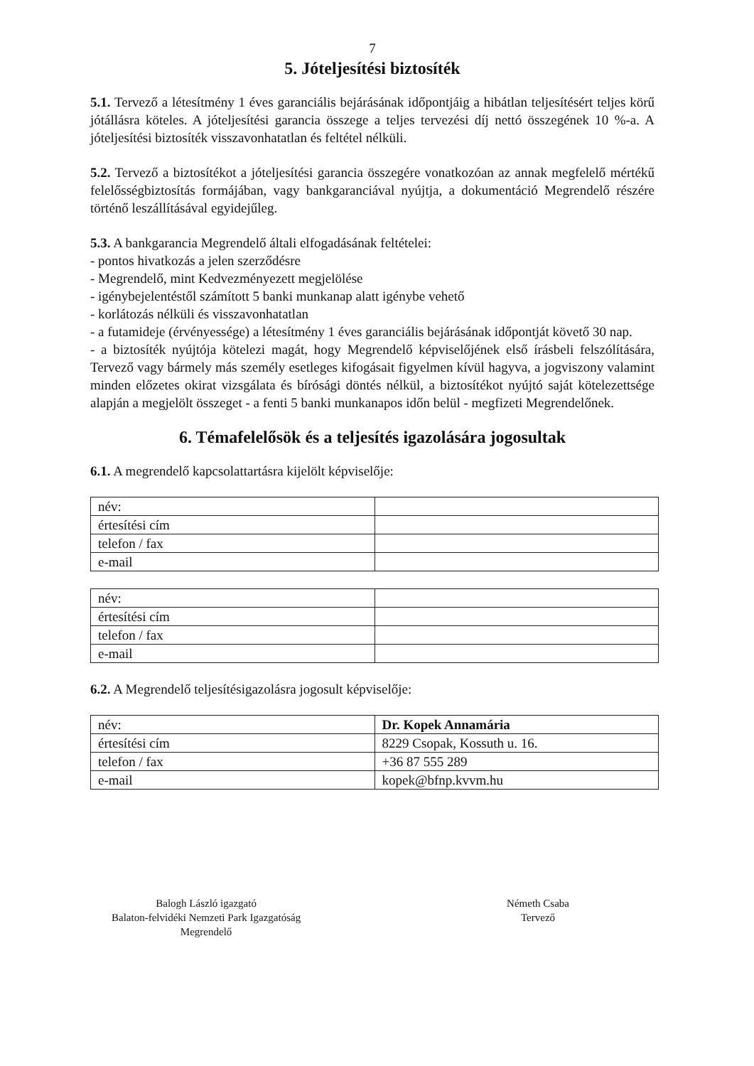7
5. Jóteljesítési biztosíték
5.1. Tervező a létesítmény 1 éves garanciális bejárásának időpontjáig a hibátlan teljesítésért teljes körű jótállásra köteles. A jóteljesítési garancia összege a teljes tervezési díj nettó összegének 10 %-a. A jóteljesítési biztosíték visszavonhatatlan és feltétel nélküli.
5.2. Tervező a biztosítékot a jóteljesítési garancia összegére vonatkozóan az annak megfelelő mértékű felelősségbiztosítás formájában, vagy bankgaranciával nyújtja, a dokumentáció Megrendelő részére történő leszállításával egyidejűleg.
5.3. A bankgarancia Megrendelő általi elfogadásának feltételei:
- pontos hivatkozás a jelen szerződésre
- Megrendelő, mint Kedvezményezett megjelölése
- igénybejelentéstől számított 5 banki munkanap alatt igénybe vehető
- korlátozás nélküli és visszavonhatatlan
- a futamideje (érvényessége) a létesítmény 1 éves garanciális bejárásának időpontját követő 30 nap.
- a biztosíték nyújtója kötelezi magát, hogy Megrendelő képviselőjének első írásbeli felszólítására, Tervező vagy bármely más személy esetleges kifogásait figyelmen kívül hagyva, a jogviszony valamint minden előzetes okirat vizsgálata és bírósági döntés nélkül, a biztosítékot nyújtó saját kötelezettsége alapján a megjelölt összeget - a fenti 5 banki munkanapos időn belül - megfizeti Megrendelőnek.
6. Témafelelősök és a teljesítés igazolására jogosultak
6.1. A megrendelő kapcsolattartásra kijelölt képviselője:
| név: | |
| értesítési cím | |
| telefon / fax | |
| e-mail | |
| név: | |
| értesítési cím | |
| telefon / fax | |
| e-mail | |
6.2. A Megrendelő teljesítésigazolásra jogosult képviselője:
| név: | Dr. Kopek Annamária |
| értesítési cím | 8229 Csopak, Kossuth u. 16. |
| telefon / fax | +36 87 555 289 |
| e-mail | kopek@bfnp.kvvm.hu |
Balogh László igazgató
Balaton-felvidéki Nemzeti Park Igazgatóság
Megrendelő
Németh Csaba
Tervező